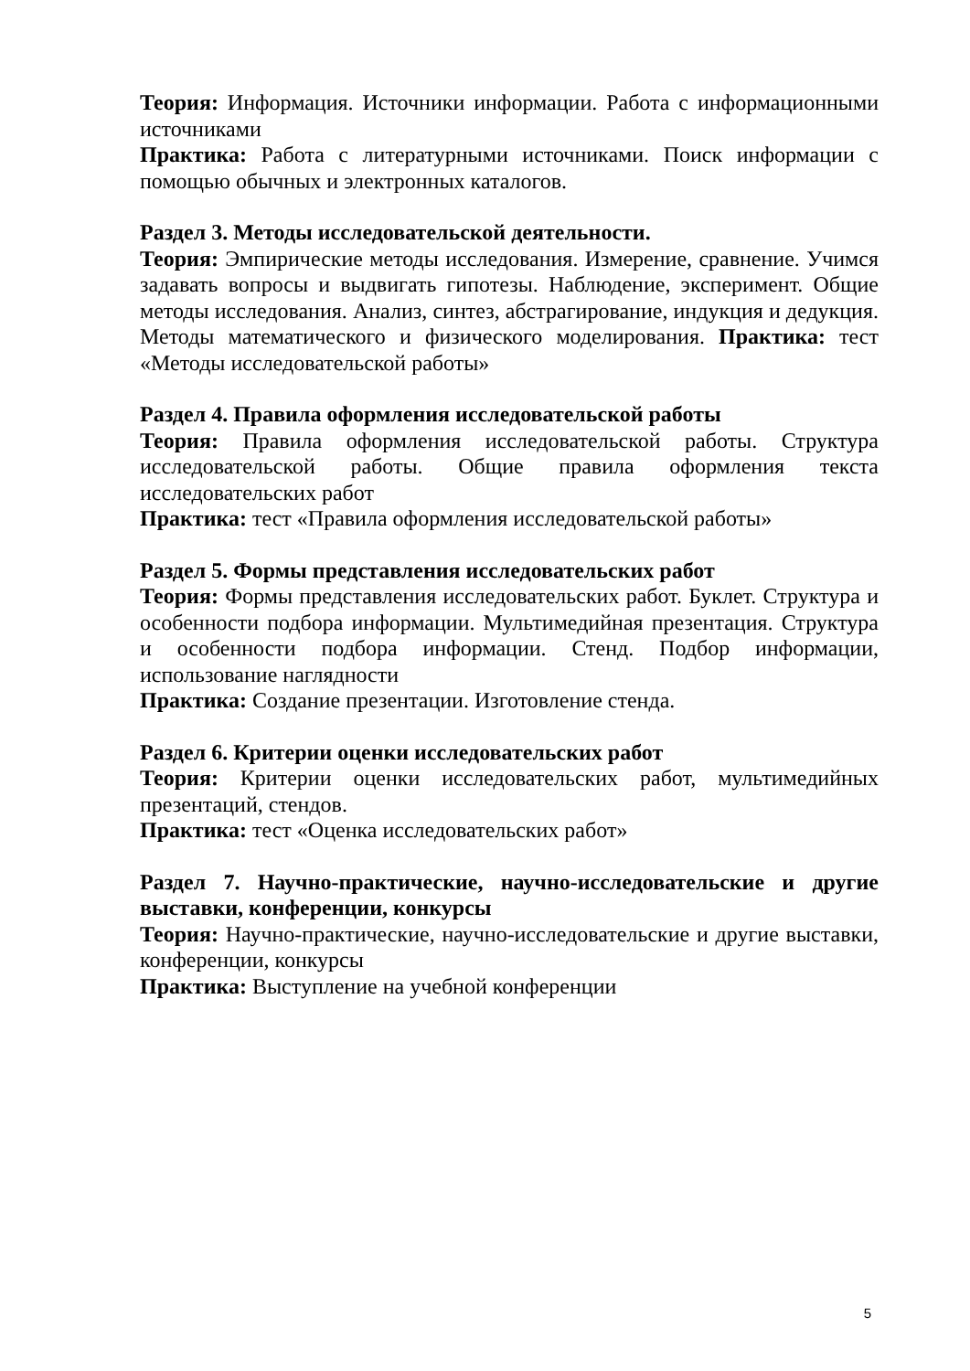Теория: Информация. Источники информации. Работа с информационными источниками
Практика: Работа с литературными источниками. Поиск информации с помощью обычных и электронных каталогов.
Раздел 3. Методы исследовательской деятельности.
Теория: Эмпирические методы исследования. Измерение, сравнение. Учимся задавать вопросы и выдвигать гипотезы. Наблюдение, эксперимент. Общие методы исследования. Анализ, синтез, абстрагирование, индукция и дедукция. Методы математического и физического моделирования. Практика: тест «Методы исследовательской работы»
Раздел 4. Правила оформления исследовательской работы
Теория: Правила оформления исследовательской работы. Структура исследовательской работы. Общие правила оформления текста исследовательских работ
Практика: тест «Правила оформления исследовательской работы»
Раздел 5. Формы представления исследовательских работ
Теория: Формы представления исследовательских работ. Буклет. Структура и особенности подбора информации. Мультимедийная презентация. Структура и особенности подбора информации. Стенд. Подбор информации, использование наглядности
Практика: Создание презентации. Изготовление стенда.
Раздел 6. Критерии оценки исследовательских работ
Теория: Критерии оценки исследовательских работ, мультимедийных презентаций, стендов.
Практика: тест «Оценка исследовательских работ»
Раздел 7. Научно-практические, научно-исследовательские и другие выставки, конференции, конкурсы
Теория: Научно-практические, научно-исследовательские и другие выставки, конференции, конкурсы
Практика: Выступление на учебной конференции
5